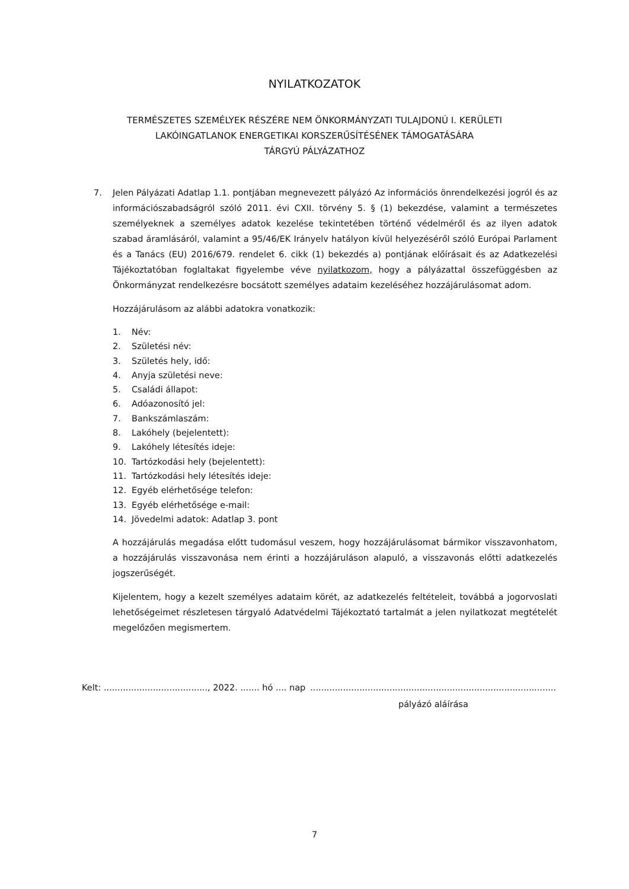NYILATKOZATOK
TERMÉSZETES SZEMÉLYEK RÉSZÉRE NEM ÖNKORMÁNYZATI TULAJDONÚ I. KERÜLETI
LAKÓINGATLANOK ENERGETIKAI KORSZERŰSÍTÉSÉNEK TÁMOGATÁSÁRA
TÁRGYÚ PÁLYÁZATHOZ
7. Jelen Pályázati Adatlap 1.1. pontjában megnevezett pályázó Az információs önrendelkezési jogról és az információszabadságról szóló 2011. évi CXII. törvény 5. § (1) bekezdése, valamint a természetes személyeknek a személyes adatok kezelése tekintetében történő védelméről és az ilyen adatok szabad áramlásáról, valamint a 95/46/EK Irányelv hatályon kívül helyezéséről szóló Európai Parlament és a Tanács (EU) 2016/679. rendelet 6. cikk (1) bekezdés a) pontjának előírásait és az Adatkezelési Tájékoztatóban foglaltakat figyelembe véve nyilatkozom, hogy a pályázattal összefüggésben az Önkormányzat rendelkezésre bocsátott személyes adataim kezeléséhez hozzájárulásomat adom.
Hozzájárulásom az alábbi adatokra vonatkozik:
1. Név:
2. Születési név:
3. Születés hely, idő:
4. Anyja születési neve:
5. Családi állapot:
6. Adóazonosító jel:
7. Bankszámlaszám:
8. Lakóhely (bejelentett):
9. Lakóhely létesítés ideje:
10. Tartózkodási hely (bejelentett):
11. Tartózkodási hely létesítés ideje:
12. Egyéb elérhetősége telefon:
13. Egyéb elérhetősége e-mail:
14. Jövedelmi adatok: Adatlap 3. pont
A hozzájárulás megadása előtt tudomásul veszem, hogy hozzájárulásomat bármikor visszavonhatom, a hozzájárulás visszavonása nem érinti a hozzájáruláson alapuló, a visszavonás előtti adatkezelés jogszerűségét.
Kijelentem, hogy a kezelt személyes adataim körét, az adatkezelés feltételeit, továbbá a jogorvoslati lehetőségeimet részletesen tárgyaló Adatvédelmi Tájékoztató tartalmát a jelen nyilatkozat megtételét megelőzően megismertem.
Kelt: ......................................, 2022. ....... hó .... nap ..........................................................................................
pályázó aláírása
7